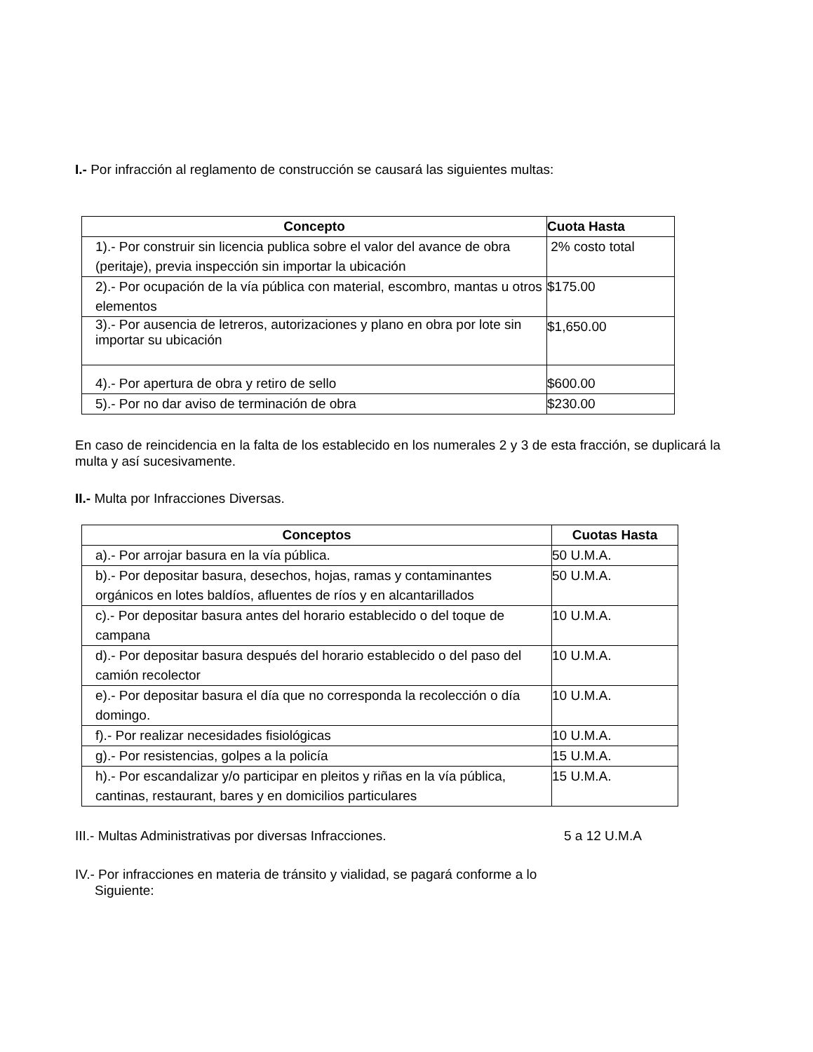I.- Por infracción al reglamento de construcción se causará las siguientes multas:
| Concepto | Cuota Hasta |
| --- | --- |
| 1).- Por construir sin licencia publica sobre el valor del avance de obra (peritaje), previa inspección sin importar la ubicación | 2% costo total |
| 2).- Por ocupación de la vía pública con material, escombro, mantas u otros elementos | $175.00 |
| 3).- Por ausencia de letreros, autorizaciones y plano en obra por lote sin importar su ubicación | $1,650.00 |
| 4).- Por apertura de obra y retiro de sello | $600.00 |
| 5).- Por no dar aviso de terminación de obra | $230.00 |
En caso de reincidencia en la falta de los establecido en los numerales 2 y 3 de esta fracción, se duplicará la multa y así sucesivamente.
II.- Multa por Infracciones Diversas.
| Conceptos | Cuotas Hasta |
| --- | --- |
| a).- Por arrojar basura en la vía pública. | 50 U.M.A. |
| b).- Por depositar basura, desechos, hojas, ramas y contaminantes orgánicos en lotes baldíos, afluentes de ríos y en alcantarillados | 50 U.M.A. |
| c).- Por depositar basura antes del horario establecido o del toque de campana | 10 U.M.A. |
| d).- Por depositar basura después del horario establecido o del paso del camión recolector | 10 U.M.A. |
| e).- Por depositar basura el día que no corresponda la recolección o día domingo. | 10 U.M.A. |
| f).- Por realizar necesidades fisiológicas | 10 U.M.A. |
| g).- Por resistencias, golpes a la policía | 15 U.M.A. |
| h).- Por escandalizar y/o participar en pleitos y riñas en la vía pública, cantinas, restaurant, bares y en domicilios particulares | 15 U.M.A. |
III.- Multas Administrativas por diversas Infracciones. 5 a 12 U.M.A
IV.- Por infracciones en materia de tránsito y vialidad, se pagará conforme a lo
Siguiente: